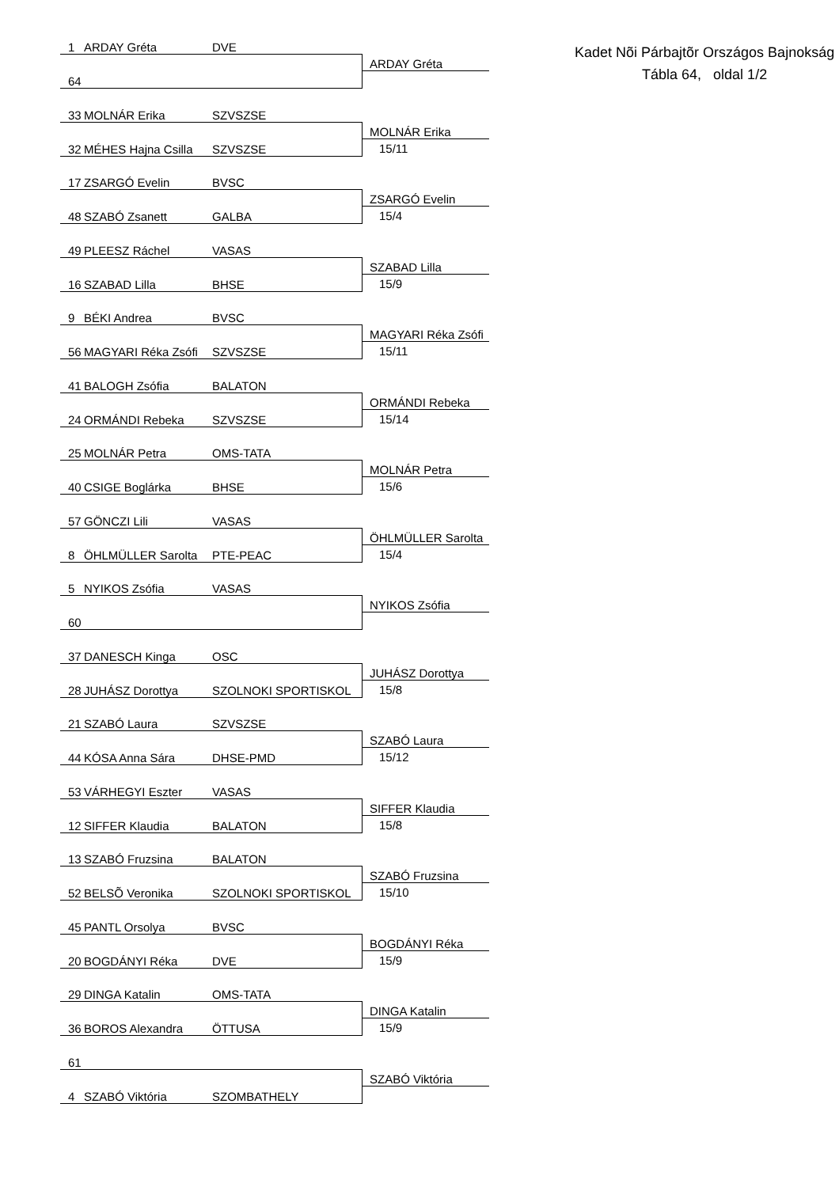1 ARDAY Gréta DVE
64
ARDAY Gréta
33 MOLNÁR Erika SZVSZSE
32 MÉHES Hajna Csilla SZVSZSE
MOLNÁR Erika
15/11
17 ZSARGÓ Evelin BVSC
48 SZABÓ Zsanett GALBA
ZSARGÓ Evelin
15/4
49 PLEESZ Ráchel VASAS
16 SZABAD Lilla BHSE
SZABAD Lilla
15/9
9 BÉKI Andrea BVSC
56 MAGYARI Réka Zsófi SZVSZSE
MAGYARI Réka Zsófi
15/11
41 BALOGH Zsófia BALATON
24 ORMÁNDI Rebeka SZVSZSE
ORMÁNDI Rebeka
15/14
25 MOLNÁR Petra OMS-TATA
40 CSIGE Boglárka BHSE
MOLNÁR Petra
15/6
57 GÖNCZI Lili VASAS
8 ÖHLMÜLLER Sarolta PTE-PEAC
ÖHLMÜLLER Sarolta
15/4
5 NYIKOS Zsófia VASAS
60
NYIKOS Zsófia
37 DANESCH Kinga OSC
28 JUHÁSZ Dorottya SZOLNOKI SPORTISKOL
JUHÁSZ Dorottya
15/8
21 SZABÓ Laura SZVSZSE
44 KÓSA Anna Sára DHSE-PMD
SZABÓ Laura
15/12
53 VÁRHEGYI Eszter VASAS
12 SIFFER Klaudia BALATON
SIFFER Klaudia
15/8
13 SZABÓ Fruzsina BALATON
52 BELSÕ Veronika SZOLNOKI SPORTISKOL
SZABÓ Fruzsina
15/10
45 PANTL Orsolya BVSC
20 BOGDÁNYI Réka DVE
BOGDÁNYI Réka
15/9
29 DINGA Katalin OMS-TATA
36 BOROS Alexandra ÖTTUSA
DINGA Katalin
15/9
61
4 SZABÓ Viktória SZOMBATHELY
SZABÓ Viktória
Kadet Nõi Párbajtõr Országos Bajnokság
Tábla 64, oldal 1/2